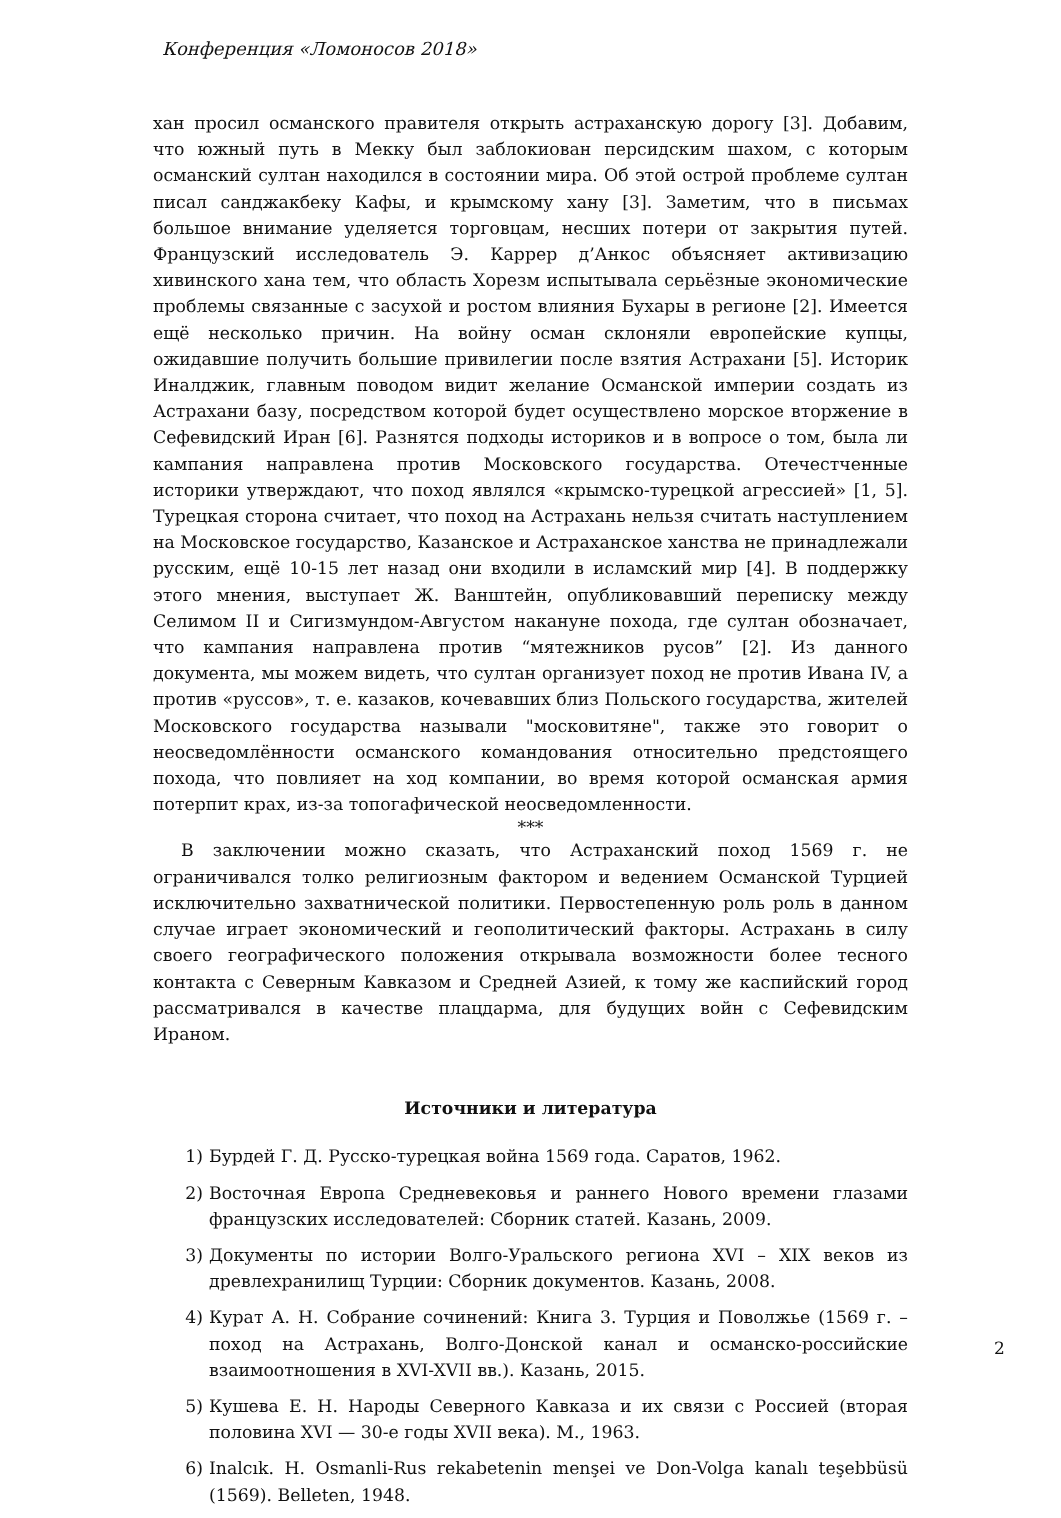Конференция «Ломоносов 2018»
хан просил османского правителя открыть астраханскую дорогу [3]. Добавим, что южный путь в Мекку был заблокиован персидским шахом, с которым османский султан находился в состоянии мира. Об этой острой проблеме султан писал санджакбеку Кафы, и крымскому хану [3]. Заметим, что в письмах большое внимание уделяется торговцам, несших потери от закрытия путей. Французский исследователь Э. Каррер д’Анкос объясняет активизацию хивинского хана тем, что область Хорезм испытывала серьёзные экономические проблемы связанные с засухой и ростом влияния Бухары в регионе [2]. Имеется ещё несколько причин. На войну осман склоняли европейские купцы, ожидавшие получить большие привилегии после взятия Астрахани [5]. Историк Иналджик, главным поводом видит желание Османской империи создать из Астрахани базу, посредством которой будет осуществлено морское вторжение в Сефевидский Иран [6]. Разнятся подходы историков и в вопросе о том, была ли кампания направлена против Московского государства. Отечестченные историки утверждают, что поход являлся «крымско-турецкой агрессией» [1, 5]. Турецкая сторона считает, что поход на Астрахань нельзя считать наступлением на Московское государство, Казанское и Астраханское ханства не принадлежали русским, ещё 10-15 лет назад они входили в исламский мир [4]. В поддержку этого мнения, выступает Ж. Ванштейн, опубликовавший переписку между Селимом II и Сигизмундом-Августом накануне похода, где султан обозначает, что кампания направлена против “мятежников русов” [2]. Из данного документа, мы можем видеть, что султан организует поход не против Ивана IV, а против «руссов», т. е. казаков, кочевавших близ Польского государства, жителей Московского государства называли "московитяне", также это говорит о неосведомлённости османского командования относительно предстоящего похода, что повлияет на ход компании, во время которой османская армия потерпит крах, из-за топогафической неосведомленности.
***
В заключении можно сказать, что Астраханский поход 1569 г. не ограничивался толко религиозным фактором и ведением Османской Турцией исключительно захватнической политики. Первостепенную роль роль в данном случае играет экономический и геополитический факторы. Астрахань в силу своего географического положения открывала возможности более тесного контакта с Северным Кавказом и Средней Азией, к тому же каспийский город рассматривался в качестве плацдарма, для будущих войн с Сефевидским Ираном.
Источники и литература
1) Бурдей Г. Д. Русско-турецкая война 1569 года. Саратов, 1962.
2) Восточная Европа Средневековья и раннего Нового времени глазами французских исследователей: Сборник статей. Казань, 2009.
3) Документы по истории Волго-Уральского региона XVI – XIX веков из древлехранилищ Турции: Сборник документов. Казань, 2008.
4) Курат А. Н. Собрание сочинений: Книга 3. Турция и Поволжье (1569 г. – поход на Астрахань, Волго-Донской канал и османско-российские взаимоотношения в XVI-XVII вв.). Казань, 2015.
5) Кушева Е. Н. Народы Северного Кавказа и их связи с Россией (вторая половина XVI — 30-е годы XVII века). М., 1963.
6) Inalcık. H. Osmanli-Rus rekabetenin menşei ve Don-Volga kanalı teşebbüsü (1569). Belleten, 1948.
2